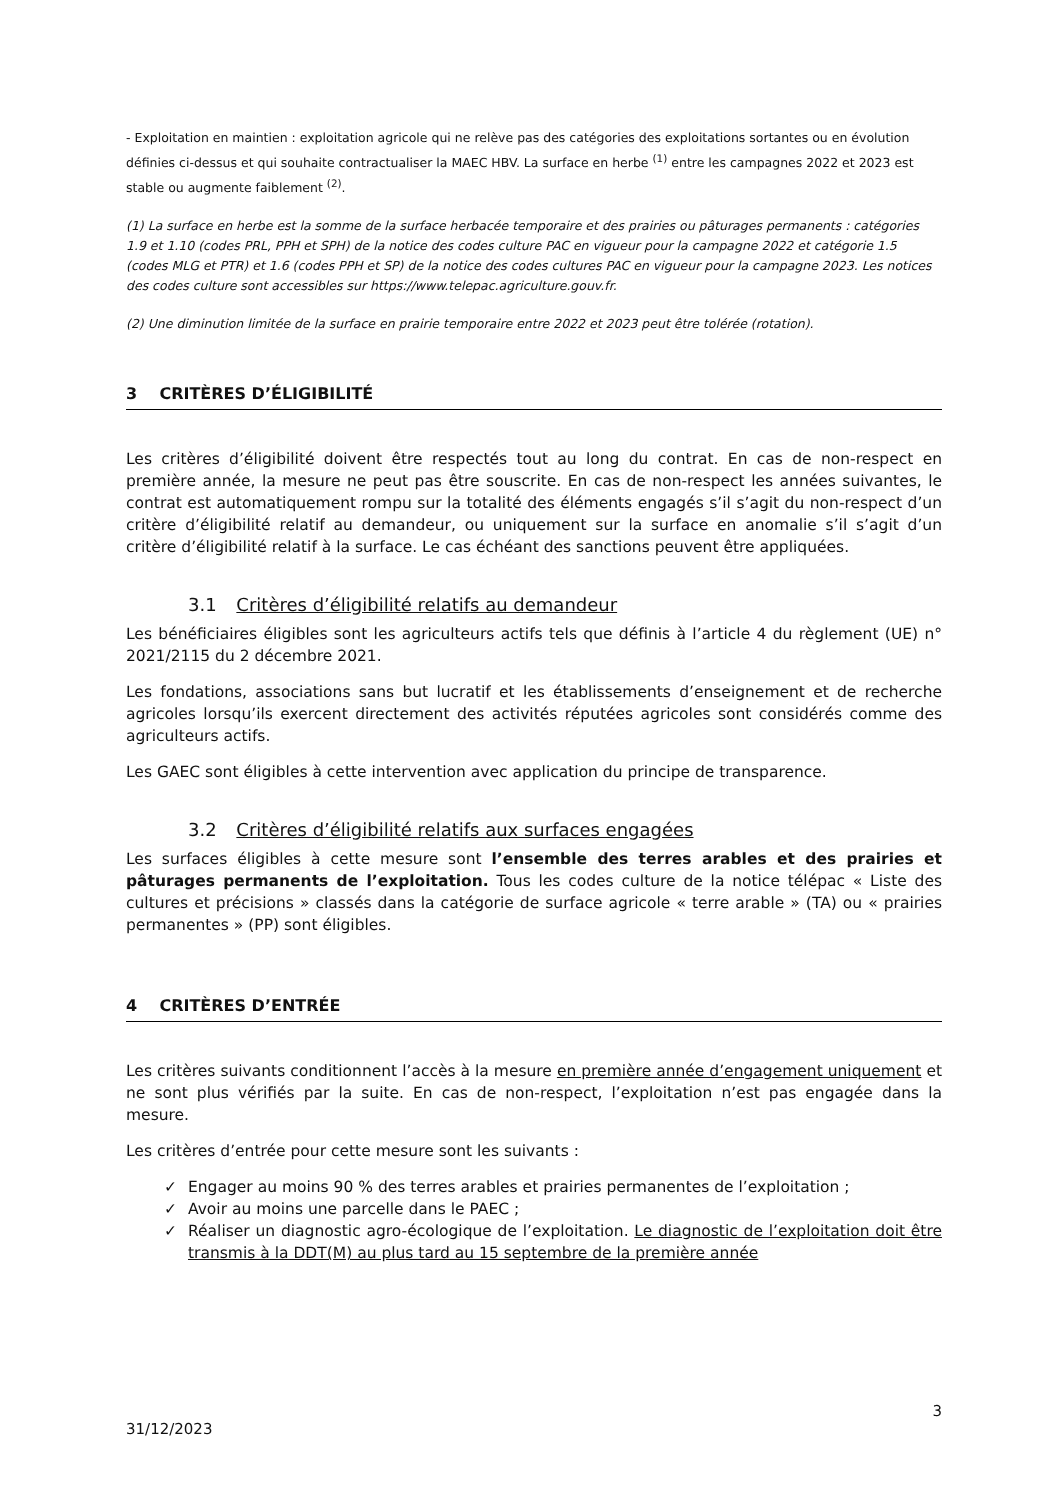- Exploitation en maintien : exploitation agricole qui ne relève pas des catégories des exploitations sortantes ou en évolution définies ci-dessus et qui souhaite contractualiser la MAEC HBV. La surface en herbe <sup>(1)</sup> entre les campagnes 2022 et 2023 est stable ou augmente faiblement <sup>(2)</sup>.
(1) La surface en herbe est la somme de la surface herbacée temporaire et des prairies ou pâturages permanents : catégories 1.9 et 1.10 (codes PRL, PPH et SPH) de la notice des codes culture PAC en vigueur pour la campagne 2022 et catégorie 1.5 (codes MLG et PTR) et 1.6 (codes PPH et SP) de la notice des codes cultures PAC en vigueur pour la campagne 2023. Les notices des codes culture sont accessibles sur https://www.telepac.agriculture.gouv.fr.
(2) Une diminution limitée de la surface en prairie temporaire entre 2022 et 2023 peut être tolérée (rotation).
3 CRITÈRES D’ÉLIGIBILITÉ
Les critères d’éligibilité doivent être respectés tout au long du contrat. En cas de non-respect en première année, la mesure ne peut pas être souscrite. En cas de non-respect les années suivantes, le contrat est automatiquement rompu sur la totalité des éléments engagés s’il s’agit du non-respect d’un critère d’éligibilité relatif au demandeur, ou uniquement sur la surface en anomalie s’il s’agit d’un critère d’éligibilité relatif à la surface. Le cas échéant des sanctions peuvent être appliquées.
3.1 Critères d’éligibilité relatifs au demandeur
Les bénéficiaires éligibles sont les agriculteurs actifs tels que définis à l’article 4 du règlement (UE) n° 2021/2115 du 2 décembre 2021.
Les fondations, associations sans but lucratif et les établissements d’enseignement et de recherche agricoles lorsqu’ils exercent directement des activités réputées agricoles sont considérés comme des agriculteurs actifs.
Les GAEC sont éligibles à cette intervention avec application du principe de transparence.
3.2 Critères d’éligibilité relatifs aux surfaces engagées
Les surfaces éligibles à cette mesure sont l’ensemble des terres arables et des prairies et pâturages permanents de l’exploitation. Tous les codes culture de la notice télépac « Liste des cultures et précisions » classés dans la catégorie de surface agricole « terre arable » (TA) ou « prairies permanentes » (PP) sont éligibles.
4 CRITÈRES D’ENTRÉE
Les critères suivants conditionnent l’accès à la mesure en première année d’engagement uniquement et ne sont plus vérifiés par la suite. En cas de non-respect, l’exploitation n’est pas engagée dans la mesure.
Les critères d’entrée pour cette mesure sont les suivants :
✓ Engager au moins 90 % des terres arables et prairies permanentes de l’exploitation ;
✓ Avoir au moins une parcelle dans le PAEC ;
✓ Réaliser un diagnostic agro-écologique de l’exploitation. Le diagnostic de l’exploitation doit être transmis à la DDT(M) au plus tard au 15 septembre de la première année
3
31/12/2023